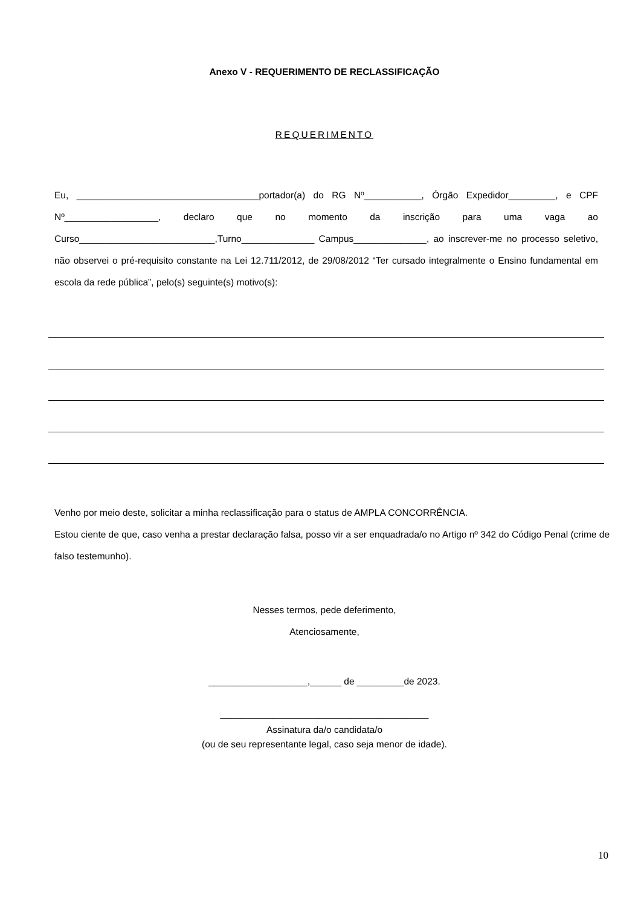Anexo V - REQUERIMENTO DE RECLASSIFICAÇÃO
REQUERIMENTO
Eu, ___________________________________portador(a) do RG Nº___________, Órgão Expedidor_________, e CPF Nº__________________, declaro que no momento da inscrição para uma vaga ao Curso__________________________,Turno______________ Campus______________, ao inscrever-me no processo seletivo, não observei o pré-requisito constante na Lei 12.711/2012, de 29/08/2012 “Ter cursado integralmente o Ensino fundamental em escola da rede pública”, pelo(s) seguinte(s) motivo(s):
Venho por meio deste, solicitar a minha reclassificação para o status de AMPLA CONCORRÊNCIA.
Estou ciente de que, caso venha a prestar declaração falsa, posso vir a ser enquadrada/o no Artigo nº 342 do Código Penal (crime de falso testemunho).
Nesses termos, pede deferimento,
Atenciosamente,
___________________,______ de _________de 2023.
________________________________________
Assinatura da/o candidata/o
(ou de seu representante legal, caso seja menor de idade).
10